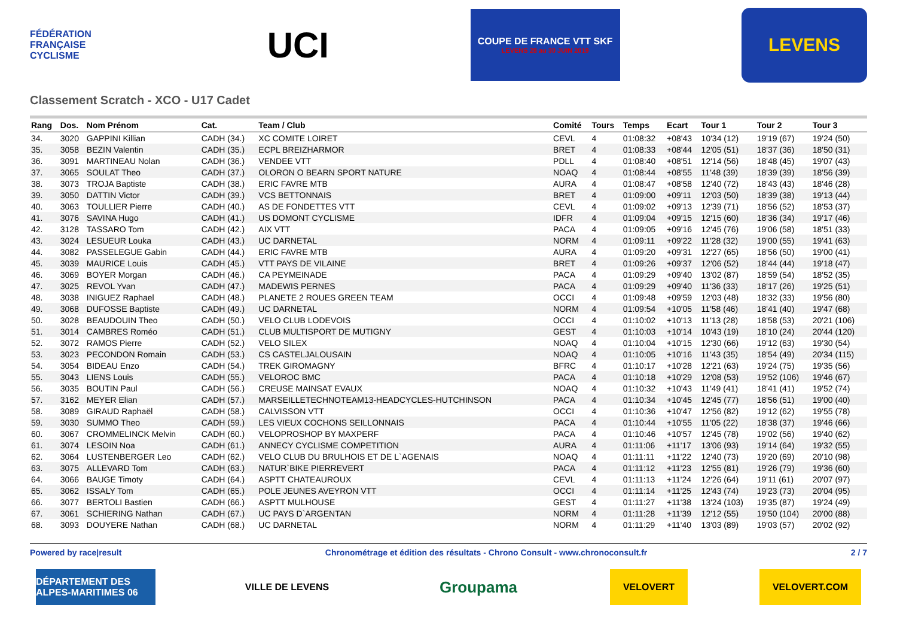FÉDÉRATION FRANÇAISE CYCLISME
UCI
COUPE DE FRANCE VTT SKF
LEVENS 28 au 30 JUIN 2019
LEVENS
Classement Scratch - XCO - U17 Cadet
| Rang | Dos. | Nom Prénom | Cat. | Team / Club | Comité | Tours | Temps | Ecart | Tour 1 | Tour 2 | Tour 3 |
| --- | --- | --- | --- | --- | --- | --- | --- | --- | --- | --- | --- |
| 34. | 3020 | GAPPINI Killian | CADH (34.) | XC COMITE LOIRET | CEVL | 4 | 01:08:32 | +08'43 | 10'34 (12) | 19'19 (67) | 19'24 (50) |
| 35. | 3058 | BEZIN Valentin | CADH (35.) | ECPL BREIZHARMOR | BRET | 4 | 01:08:33 | +08'44 | 12'05 (51) | 18'37 (36) | 18'50 (31) |
| 36. | 3091 | MARTINEAU Nolan | CADH (36.) | VENDEE VTT | PDLL | 4 | 01:08:40 | +08'51 | 12'14 (56) | 18'48 (45) | 19'07 (43) |
| 37. | 3065 | SOULAT Theo | CADH (37.) | OLORON O BEARN SPORT NATURE | NOAQ | 4 | 01:08:44 | +08'55 | 11'48 (39) | 18'39 (39) | 18'56 (39) |
| 38. | 3073 | TROJA Baptiste | CADH (38.) | ERIC FAVRE MTB | AURA | 4 | 01:08:47 | +08'58 | 12'40 (72) | 18'43 (43) | 18'46 (28) |
| 39. | 3050 | DATTIN Victor | CADH (39.) | VCS BETTONNAIS | BRET | 4 | 01:09:00 | +09'11 | 12'03 (50) | 18'39 (38) | 19'13 (44) |
| 40. | 3063 | TOULLIER Pierre | CADH (40.) | AS DE FONDETTES VTT | CEVL | 4 | 01:09:02 | +09'13 | 12'39 (71) | 18'56 (52) | 18'53 (37) |
| 41. | 3076 | SAVINA Hugo | CADH (41.) | US DOMONT CYCLISME | IDFR | 4 | 01:09:04 | +09'15 | 12'15 (60) | 18'36 (34) | 19'17 (46) |
| 42. | 3128 | TASSARO Tom | CADH (42.) | AIX VTT | PACA | 4 | 01:09:05 | +09'16 | 12'45 (76) | 19'06 (58) | 18'51 (33) |
| 43. | 3024 | LESUEUR Louka | CADH (43.) | UC DARNETAL | NORM | 4 | 01:09:11 | +09'22 | 11'28 (32) | 19'00 (55) | 19'41 (63) |
| 44. | 3082 | PASSELEGUE Gabin | CADH (44.) | ERIC FAVRE MTB | AURA | 4 | 01:09:20 | +09'31 | 12'27 (65) | 18'56 (50) | 19'00 (41) |
| 45. | 3039 | MAURICE Louis | CADH (45.) | VTT PAYS DE VILAINE | BRET | 4 | 01:09:26 | +09'37 | 12'06 (52) | 18'44 (44) | 19'18 (47) |
| 46. | 3069 | BOYER Morgan | CADH (46.) | CA PEYMEINADE | PACA | 4 | 01:09:29 | +09'40 | 13'02 (87) | 18'59 (54) | 18'52 (35) |
| 47. | 3025 | REVOL Yvan | CADH (47.) | MADEWIS PERNES | PACA | 4 | 01:09:29 | +09'40 | 11'36 (33) | 18'17 (26) | 19'25 (51) |
| 48. | 3038 | INIGUEZ Raphael | CADH (48.) | PLANETE 2 ROUES GREEN TEAM | OCCI | 4 | 01:09:48 | +09'59 | 12'03 (48) | 18'32 (33) | 19'56 (80) |
| 49. | 3068 | DUFOSSE Baptiste | CADH (49.) | UC DARNETAL | NORM | 4 | 01:09:54 | +10'05 | 11'58 (46) | 18'41 (40) | 19'47 (68) |
| 50. | 3028 | BEAUDOUIN Theo | CADH (50.) | VELO CLUB LODEVOIS | OCCI | 4 | 01:10:02 | +10'13 | 11'13 (28) | 18'58 (53) | 20'21 (106) |
| 51. | 3014 | CAMBRES Roméo | CADH (51.) | CLUB MULTISPORT DE MUTIGNY | GEST | 4 | 01:10:03 | +10'14 | 10'43 (19) | 18'10 (24) | 20'44 (120) |
| 52. | 3072 | RAMOS Pierre | CADH (52.) | VELO SILEX | NOAQ | 4 | 01:10:04 | +10'15 | 12'30 (66) | 19'12 (63) | 19'30 (54) |
| 53. | 3023 | PECONDON Romain | CADH (53.) | CS CASTELJALOUSAIN | NOAQ | 4 | 01:10:05 | +10'16 | 11'43 (35) | 18'54 (49) | 20'34 (115) |
| 54. | 3054 | BIDEAU Enzo | CADH (54.) | TREK GIROMAGNY | BFRC | 4 | 01:10:17 | +10'28 | 12'21 (63) | 19'24 (75) | 19'35 (56) |
| 55. | 3043 | LIENS Louis | CADH (55.) | VELOROC BMC | PACA | 4 | 01:10:18 | +10'29 | 12'08 (53) | 19'52 (106) | 19'46 (67) |
| 56. | 3035 | BOUTIN Paul | CADH (56.) | CREUSE MAINSAT EVAUX | NOAQ | 4 | 01:10:32 | +10'43 | 11'49 (41) | 18'41 (41) | 19'52 (74) |
| 57. | 3162 | MEYER Elian | CADH (57.) | MARSEILLETECHNOTEAM13-HEADCYCLES-HUTCHINSON | PACA | 4 | 01:10:34 | +10'45 | 12'45 (77) | 18'56 (51) | 19'00 (40) |
| 58. | 3089 | GIRAUD Raphaël | CADH (58.) | CALVISSON VTT | OCCI | 4 | 01:10:36 | +10'47 | 12'56 (82) | 19'12 (62) | 19'55 (78) |
| 59. | 3030 | SUMMO Theo | CADH (59.) | LES VIEUX COCHONS SEILLONNAIS | PACA | 4 | 01:10:44 | +10'55 | 11'05 (22) | 18'38 (37) | 19'46 (66) |
| 60. | 3067 | CROMMELINCK Melvin | CADH (60.) | VELOPROSHOP BY MAXPERF | PACA | 4 | 01:10:46 | +10'57 | 12'45 (78) | 19'02 (56) | 19'40 (62) |
| 61. | 3074 | LESOIN Noa | CADH (61.) | ANNECY CYCLISME COMPETITION | AURA | 4 | 01:11:06 | +11'17 | 13'06 (93) | 19'14 (64) | 19'32 (55) |
| 62. | 3064 | LUSTENBERGER Leo | CADH (62.) | VELO CLUB DU BRULHOIS ET DE L`AGENAIS | NOAQ | 4 | 01:11:11 | +11'22 | 12'40 (73) | 19'20 (69) | 20'10 (98) |
| 63. | 3075 | ALLEVARD Tom | CADH (63.) | NATUR`BIKE PIERREVERT | PACA | 4 | 01:11:12 | +11'23 | 12'55 (81) | 19'26 (79) | 19'36 (60) |
| 64. | 3066 | BAUGE Timoty | CADH (64.) | ASPTT CHATEAUROUX | CEVL | 4 | 01:11:13 | +11'24 | 12'26 (64) | 19'11 (61) | 20'07 (97) |
| 65. | 3062 | ISSALY Tom | CADH (65.) | POLE JEUNES AVEYRON VTT | OCCI | 4 | 01:11:14 | +11'25 | 12'43 (74) | 19'23 (73) | 20'04 (95) |
| 66. | 3077 | BERTOLI Bastien | CADH (66.) | ASPTT MULHOUSE | GEST | 4 | 01:11:27 | +11'38 | 13'24 (103) | 19'35 (87) | 19'24 (49) |
| 67. | 3061 | SCHIERING Nathan | CADH (67.) | UC PAYS D`ARGENTAN | NORM | 4 | 01:11:28 | +11'39 | 12'12 (55) | 19'50 (104) | 20'00 (88) |
| 68. | 3093 | DOUYERE Nathan | CADH (68.) | UC DARNETAL | NORM | 4 | 01:11:29 | +11'40 | 13'03 (89) | 19'03 (57) | 20'02 (92) |
Powered by race|result Chronométrage et édition des résultats - Chrono Consult - www.chronoconsult.fr 2 / 7
DÉPARTEMENT DES ALPES-MARITIMES 06
VILLE DE LEVENS
Groupama
VELOVERT VELOVERT.COM